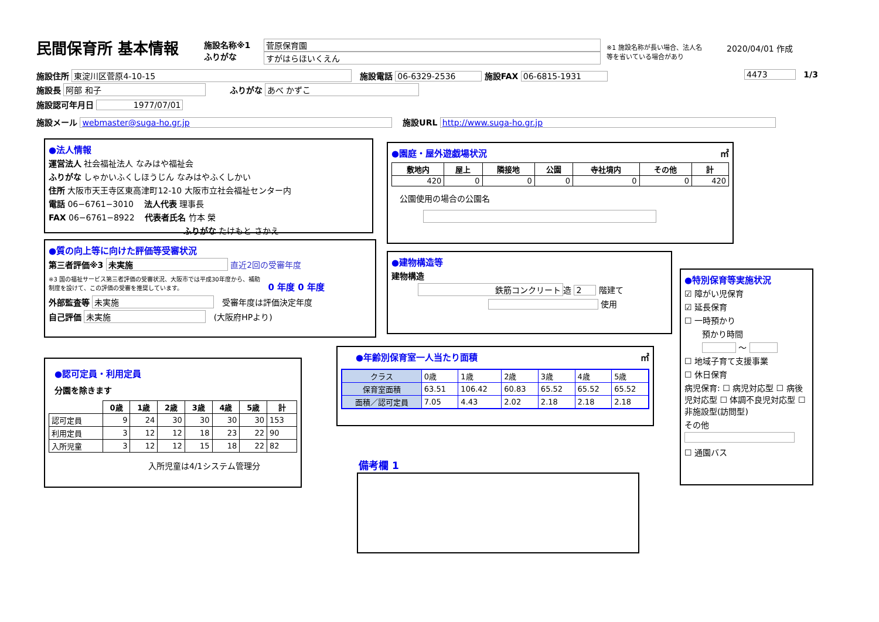民間保育所 基本情報
施設名称※1
ふりがな
菅原保育園
すがはらほいくえん
※1 施設名称が長い場合、法人名等を省いている場合があり
2020/04/01 作成
施設住所 東淀川区菅原4-10-15 施設電話 06-6329-2536 施設FAX 06-6815-1931
4473 1/3
施設長 阿部 和子 ふりがな あべ かずこ
施設認可年月日 1977/07/01
施設メール webmaster@suga-ho.gr.jp 施設URL http://www.suga-ho.gr.jp
●法人情報
運営法人 社会福祉法人 なみはや福祉会
ふりがな しゃかいふくしほうじん なみはやふくしかい
住所 大阪市天王寺区東高津町12-10 大阪市立社会福祉センター内
電話 06−6761−3010 法人代表 理事長
FAX 06−6761−8922 代表者氏名 竹本 榮
ふりがな たけもと さかえ
●園庭・屋外遊戯場状況 ㎡
| 敷地内 | 屋上 | 隣接地 | 公園 | 寺社境内 | その他 | 計 |
| --- | --- | --- | --- | --- | --- | --- |
| 420 | 0 | 0 | 0 | 0 | 0 | 420 |
公園使用の場合の公園名
●質の向上等に向けた評価等受審状況
第三者評価※3 未実施 直近2回の受審年度
※3 国の福祉サービス第三者評価の受審状況、大阪市では平成30年度から、補助制度を設けて、この評価の受審を推奨しています。
0 年度 0 年度
外部監査等 未実施 受審年度は評価決定年度
自己評価 未実施 (大阪府HPより)
●建物構造等
建物構造
鉄筋コンクリート 造 2 階建て
使用
●特別保育等実施状況
☑ 障がい児保育
☑ 延長保育
☐ 一時預かり
預かり時間
～
☐ 地域子育て支援事業
☐ 休日保育
病児保育: ☐ 病児対応型 ☐ 病後児対応型 ☐ 体調不良児対応型 ☐ 非施設型(訪問型)
その他
☐ 通園バス
●認可定員・利用定員
分園を除きます
| | 0歳 | 1歳 | 2歳 | 3歳 | 4歳 | 5歳 | 計 |
| --- | --- | --- | --- | --- | --- | --- | --- |
| 認可定員 | 9 | 24 | 30 | 30 | 30 | 30 | 153 |
| 利用定員 | 3 | 12 | 12 | 18 | 23 | 22 | 90 |
| 入所児童 | 3 | 12 | 12 | 15 | 18 | 22 | 82 |
入所児童は4/1システム管理分
●年齢別保育室一人当たり面積 ㎡
| クラス | 0歳 | 1歳 | 2歳 | 3歳 | 4歳 | 5歳 |
| 保育室面積 | 63.51 | 106.42 | 60.83 | 65.52 | 65.52 | 65.52 |
| 面積／認可定員 | 7.05 | 4.43 | 2.02 | 2.18 | 2.18 | 2.18 |
備考欄 1